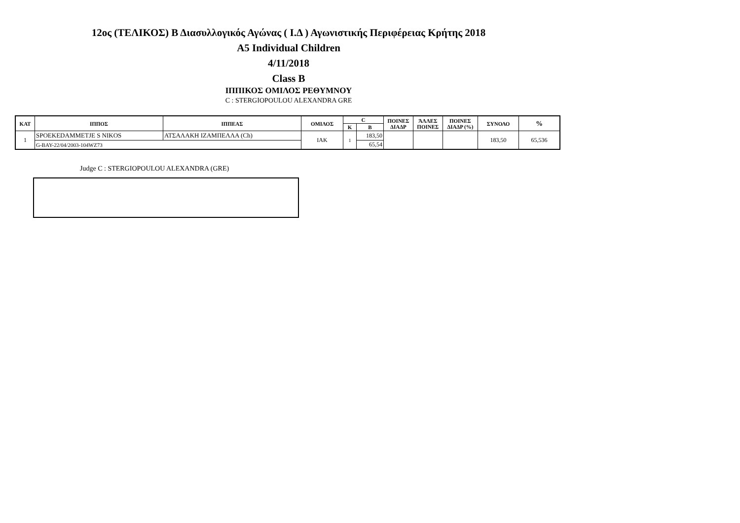12ος (ΤΕΛΙΚΟΣ) Β Διασυλλογικός Αγώνας ( Ι.Δ ) Αγωνιστικής Περιφέρειας Κρήτης 2018
A5 Individual Children
4/11/2018
Class B
ΙΠΠΙΚΟΣ ΟΜΙΛΟΣ ΡΕΘΥΜΝΟΥ
C : STERGIOPOULOU ALEXANDRA GRE
| ΚΑΤ | ΙΠΠΟΣ | ΙΠΠΕΑΣ | ΟΜΙΛΟΣ | C | | ΠΟΙΝΕΣ ΔΙΑΔΡ | ΆΛΛΕΣ ΠΟΙΝΕΣ | ΠΟΙΝΕΣ ΔΙΑΔΡ (%) | ΣΥΝΟΛΟ | % |
| --- | --- | --- | --- | --- | --- | --- | --- | --- | --- | --- |
| | | | | Κ | Β | | | | | |
| 1 | SPOEKEDAMMETJE S NIKOS | ΑΤΣΑΛΑΚΗ ΙΖΑΜΠΕΛΛΑ (Ch) | IAK | 1 | 183,50 | | | | 183,50 | 65,536 |
| | G-BAY-22/04/2003-104WZ73 | | | | 65,54 | | | | | |
Judge C : STERGIOPOULOU ALEXANDRA (GRE)